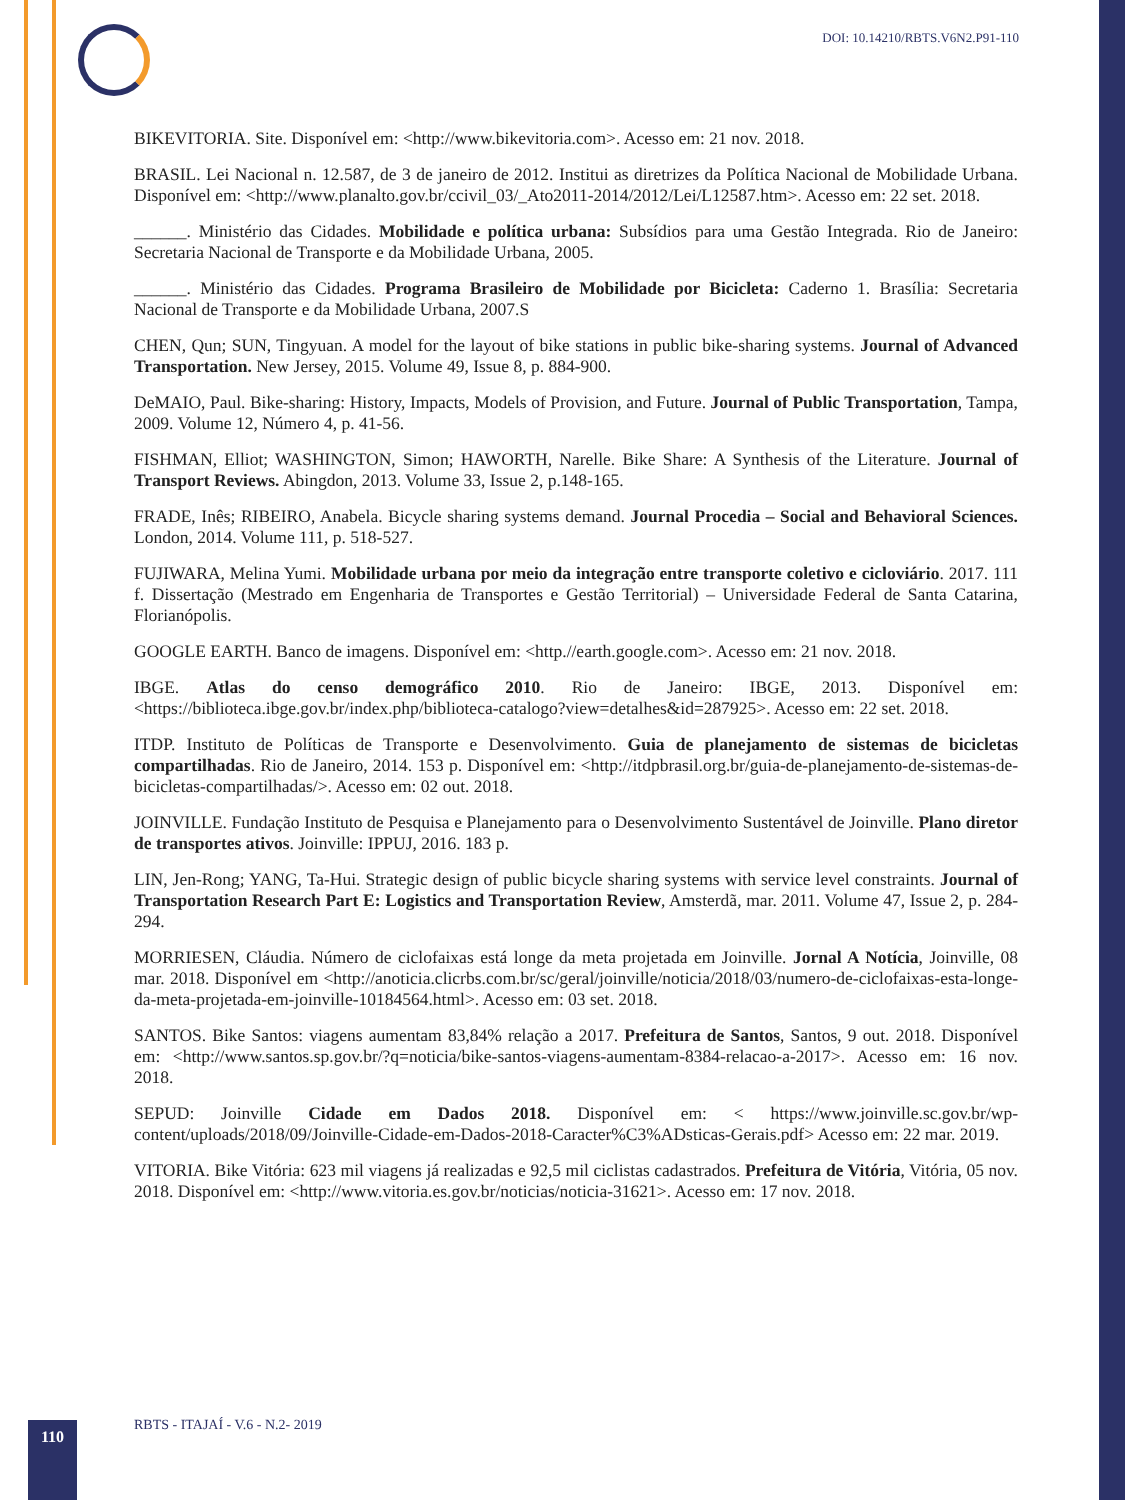DOI: 10.14210/RBTS.V6N2.P91-110
BIKEVITORIA. Site. Disponível em: <http://www.bikevitoria.com>. Acesso em: 21 nov. 2018.
BRASIL. Lei Nacional n. 12.587, de 3 de janeiro de 2012. Institui as diretrizes da Política Nacional de Mobilidade Urbana. Disponível em: <http://www.planalto.gov.br/ccivil_03/_Ato2011-2014/2012/Lei/L12587.htm>. Acesso em: 22 set. 2018.
______. Ministério das Cidades. Mobilidade e política urbana: Subsídios para uma Gestão Integrada. Rio de Janeiro: Secretaria Nacional de Transporte e da Mobilidade Urbana, 2005.
______. Ministério das Cidades. Programa Brasileiro de Mobilidade por Bicicleta: Caderno 1. Brasília: Secretaria Nacional de Transporte e da Mobilidade Urbana, 2007.S
CHEN, Qun; SUN, Tingyuan. A model for the layout of bike stations in public bike-sharing systems. Journal of Advanced Transportation. New Jersey, 2015. Volume 49, Issue 8, p. 884-900.
DeMAIO, Paul. Bike-sharing: History, Impacts, Models of Provision, and Future. Journal of Public Transportation, Tampa, 2009. Volume 12, Número 4, p. 41-56.
FISHMAN, Elliot; WASHINGTON, Simon; HAWORTH, Narelle. Bike Share: A Synthesis of the Literature. Journal of Transport Reviews. Abingdon, 2013. Volume 33, Issue 2, p.148-165.
FRADE, Inês; RIBEIRO, Anabela. Bicycle sharing systems demand. Journal Procedia – Social and Behavioral Sciences. London, 2014. Volume 111, p. 518-527.
FUJIWARA, Melina Yumi. Mobilidade urbana por meio da integração entre transporte coletivo e cicloviário. 2017. 111 f. Dissertação (Mestrado em Engenharia de Transportes e Gestão Territorial) – Universidade Federal de Santa Catarina, Florianópolis.
GOOGLE EARTH. Banco de imagens. Disponível em: <http.//earth.google.com>. Acesso em: 21 nov. 2018.
IBGE. Atlas do censo demográfico 2010. Rio de Janeiro: IBGE, 2013. Disponível em: <https://biblioteca.ibge.gov.br/index.php/biblioteca-catalogo?view=detalhes&id=287925>. Acesso em: 22 set. 2018.
ITDP. Instituto de Políticas de Transporte e Desenvolvimento. Guia de planejamento de sistemas de bicicletas compartilhadas. Rio de Janeiro, 2014. 153 p. Disponível em: <http://itdpbrasil.org.br/guia-de-planejamento-de-sistemas-de-bicicletas-compartilhadas/>. Acesso em: 02 out. 2018.
JOINVILLE. Fundação Instituto de Pesquisa e Planejamento para o Desenvolvimento Sustentável de Joinville. Plano diretor de transportes ativos. Joinville: IPPUJ, 2016. 183 p.
LIN, Jen-Rong; YANG, Ta-Hui. Strategic design of public bicycle sharing systems with service level constraints. Journal of Transportation Research Part E: Logistics and Transportation Review, Amsterdã, mar. 2011. Volume 47, Issue 2, p. 284-294.
MORRIESEN, Cláudia. Número de ciclofaixas está longe da meta projetada em Joinville. Jornal A Notícia, Joinville, 08 mar. 2018. Disponível em <http://anoticia.clicrbs.com.br/sc/geral/joinville/noticia/2018/03/numero-de-ciclofaixas-esta-longe-da-meta-projetada-em-joinville-10184564.html>. Acesso em: 03 set. 2018.
SANTOS. Bike Santos: viagens aumentam 83,84% relação a 2017. Prefeitura de Santos, Santos, 9 out. 2018. Disponível em: <http://www.santos.sp.gov.br/?q=noticia/bike-santos-viagens-aumentam-8384-relacao-a-2017>. Acesso em: 16 nov. 2018.
SEPUD: Joinville Cidade em Dados 2018. Disponível em: < https://www.joinville.sc.gov.br/wp-content/uploads/2018/09/Joinville-Cidade-em-Dados-2018-Caracter%C3%ADsticas-Gerais.pdf> Acesso em: 22 mar. 2019.
VITORIA. Bike Vitória: 623 mil viagens já realizadas e 92,5 mil ciclistas cadastrados. Prefeitura de Vitória, Vitória, 05 nov. 2018. Disponível em: <http://www.vitoria.es.gov.br/noticias/noticia-31621>. Acesso em: 17 nov. 2018.
RBTS - ITAJAÍ - V.6 - N.2- 2019
110